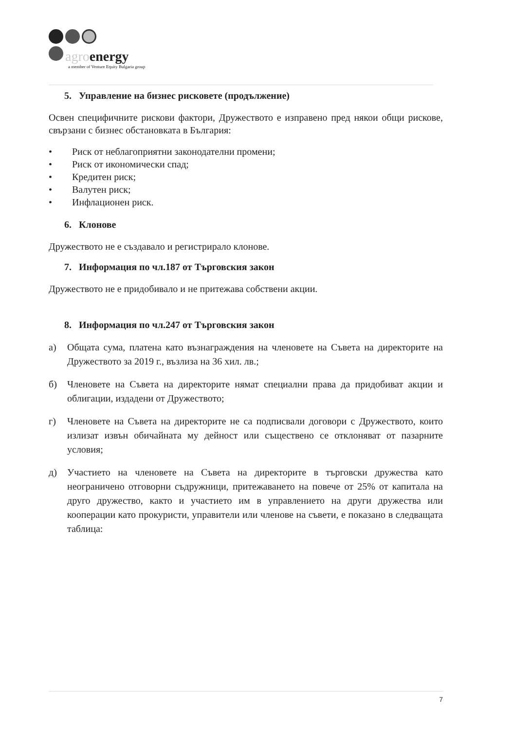agroenergy
a member of Venture Equity Bulgaria group
5. Управление на бизнес рисковете (продължение)
Освен специфичните рискови фактори, Дружеството е изправено пред някои общи рискове, свързани с бизнес обстановката в България:
• Риск от неблагоприятни законодателни промени;
• Риск от икономически спад;
• Кредитен риск;
• Валутен риск;
• Инфлационен риск.
6. Клонове
Дружеството не е създавало и регистрирало клонове.
7. Информация по чл.187 от Търговския закон
Дружеството не е придобивало и не притежава собствени акции.
8. Информация по чл.247 от Търговския закон
а) Общата сума, платена като възнаграждения на членовете на Съвета на директорите на Дружеството за 2019 г., възлиза на 36 хил. лв.;
б) Членовете на Съвета на директорите нямат специални права да придобиват акции и облигации, издадени от Дружеството;
г) Членовете на Съвета на директорите не са подписвали договори с Дружеството, които излизат извън обичайната му дейност или съществено се отклоняват от пазарните условия;
д) Участието на членовете на Съвета на директорите в търговски дружества като неограничено отговорни съдружници, притежаването на повече от 25% от капитала на друго дружество, както и участието им в управлението на други дружества или кооперации като прокуристи, управители или членове на съвети, е показано в следващата таблица:
7